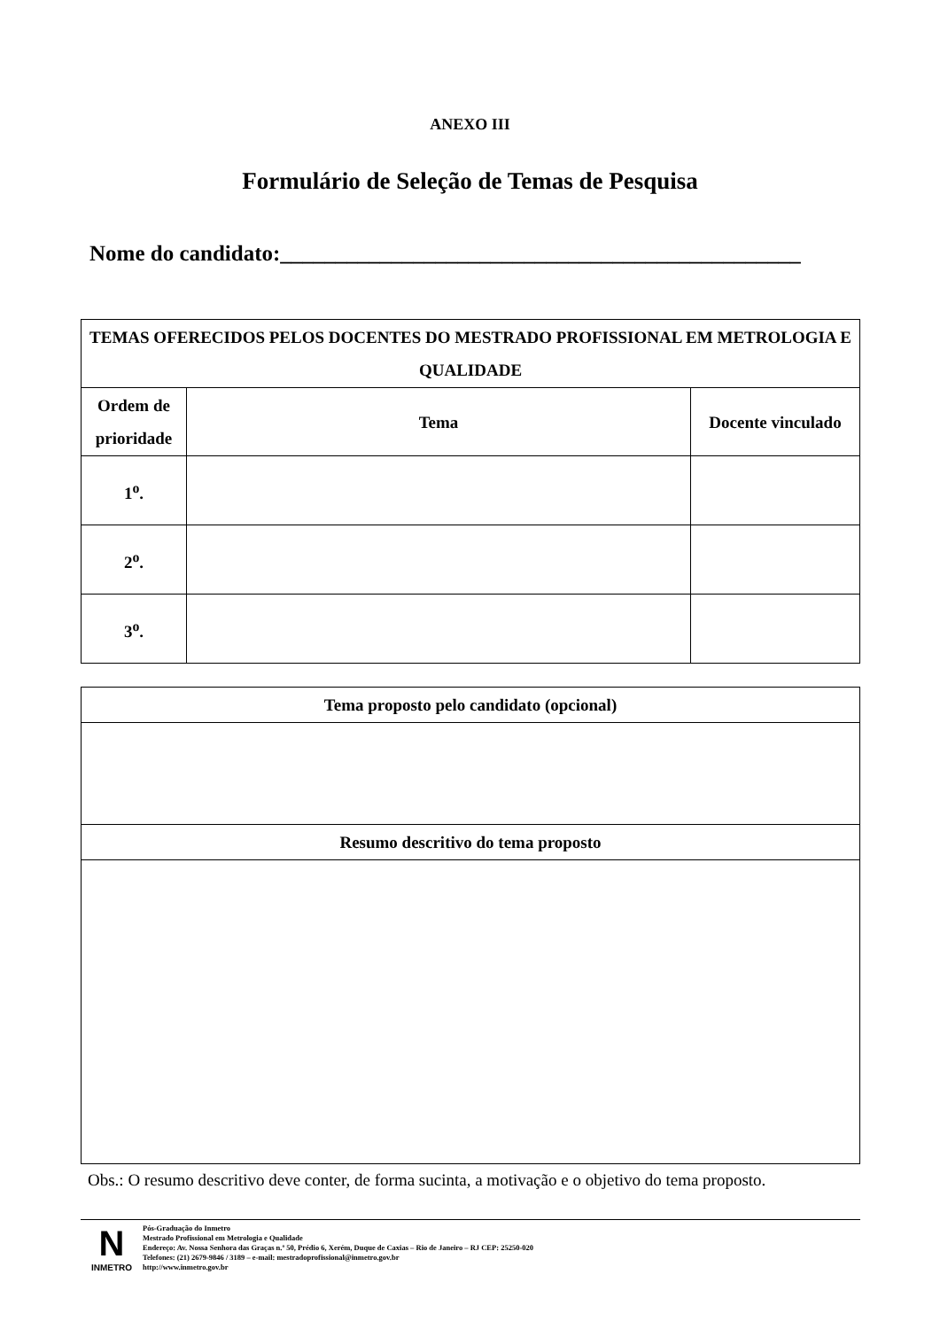ANEXO III
Formulário de Seleção de Temas de Pesquisa
Nome do candidato:_______________________________________________
| TEMAS OFERECIDOS PELOS DOCENTES DO MESTRADO PROFISSIONAL EM METROLOGIA E QUALIDADE | | |
| --- | --- | --- |
| Ordem de prioridade | Tema | Docente vinculado |
| 1<sup>o</sup>. | | |
| 2<sup>o</sup>. | | |
| 3<sup>o</sup>. | | |
| Tema proposto pelo candidato (opcional) |
| --- |
| Resumo descritivo do tema proposto |
Obs.: O resumo descritivo deve conter, de forma sucinta, a motivação e o objetivo do tema proposto.
N
INMETRO
Pós-Graduação do Inmetro
Mestrado Profissional em Metrologia e Qualidade
Endereço: Av. Nossa Senhora das Graças n.º 50, Prédio 6, Xerém, Duque de Caxias – Rio de Janeiro – RJ CEP: 25250-020
Telefones: (21) 2679-9846 / 3189 – e-mail: mestradoprofissional@inmetro.gov.br
http://www.inmetro.gov.br